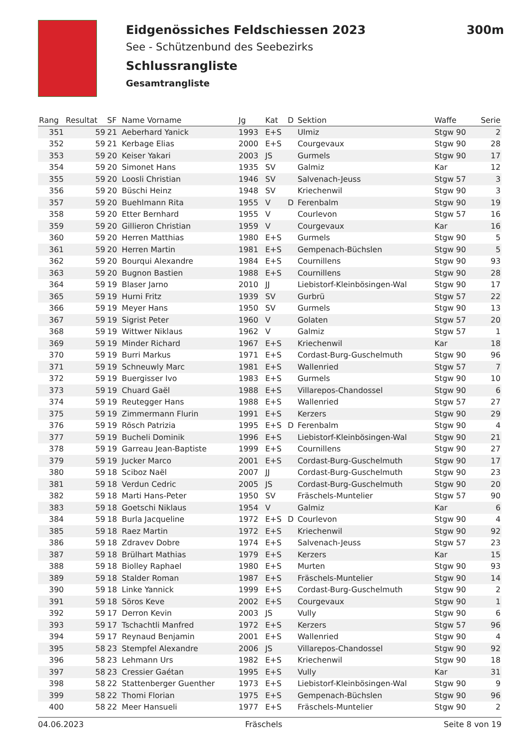Eidgenössiches Feldschiessen 2023 300m
See - Schützenbund des Seebezirks
Schlussrangliste
Gesamtrangliste
| Rang | Resultat | SF | Name Vorname | Jg | Kat | D | Sektion | Waffe | Serie |
| --- | --- | --- | --- | --- | --- | --- | --- | --- | --- |
| 351 | 59 | 21 | Aeberhard Yanick | 1993 | E+S | | Ulmiz | Stgw 90 | 2 |
| 352 | 59 | 21 | Kerbage Elias | 2000 | E+S | | Courgevaux | Stgw 90 | 28 |
| 353 | 59 | 20 | Keiser Yakari | 2003 | JS | | Gurmels | Stgw 90 | 17 |
| 354 | 59 | 20 | Simonet Hans | 1935 | SV | | Galmiz | Kar | 12 |
| 355 | 59 | 20 | Loosli Christian | 1946 | SV | | Salvenach-Jeuss | Stgw 57 | 3 |
| 356 | 59 | 20 | Büschi Heinz | 1948 | SV | | Kriechenwil | Stgw 90 | 3 |
| 357 | 59 | 20 | Buehlmann Rita | 1955 | V | D | Ferenbalm | Stgw 90 | 19 |
| 358 | 59 | 20 | Etter Bernhard | 1955 | V | | Courlevon | Stgw 57 | 16 |
| 359 | 59 | 20 | Gillieron Christian | 1959 | V | | Courgevaux | Kar | 16 |
| 360 | 59 | 20 | Herren Matthias | 1980 | E+S | | Gurmels | Stgw 90 | 5 |
| 361 | 59 | 20 | Herren Martin | 1981 | E+S | | Gempenach-Büchslen | Stgw 90 | 5 |
| 362 | 59 | 20 | Bourqui Alexandre | 1984 | E+S | | Cournillens | Stgw 90 | 93 |
| 363 | 59 | 20 | Bugnon Bastien | 1988 | E+S | | Cournillens | Stgw 90 | 28 |
| 364 | 59 | 19 | Blaser Jarno | 2010 | JJ | | Liebistorf-Kleinbösingen-Wal | Stgw 90 | 17 |
| 365 | 59 | 19 | Hurni Fritz | 1939 | SV | | Gurbrü | Stgw 57 | 22 |
| 366 | 59 | 19 | Meyer Hans | 1950 | SV | | Gurmels | Stgw 90 | 13 |
| 367 | 59 | 19 | Sigrist Peter | 1960 | V | | Golaten | Stgw 57 | 20 |
| 368 | 59 | 19 | Wittwer Niklaus | 1962 | V | | Galmiz | Stgw 57 | 1 |
| 369 | 59 | 19 | Minder Richard | 1967 | E+S | | Kriechenwil | Kar | 18 |
| 370 | 59 | 19 | Burri Markus | 1971 | E+S | | Cordast-Burg-Guschelmuth | Stgw 90 | 96 |
| 371 | 59 | 19 | Schneuwly Marc | 1981 | E+S | | Wallenried | Stgw 57 | 7 |
| 372 | 59 | 19 | Buergisser Ivo | 1983 | E+S | | Gurmels | Stgw 90 | 10 |
| 373 | 59 | 19 | Chuard Gaël | 1988 | E+S | | Villarepos-Chandossel | Stgw 90 | 6 |
| 374 | 59 | 19 | Reutegger Hans | 1988 | E+S | | Wallenried | Stgw 57 | 27 |
| 375 | 59 | 19 | Zimmermann Flurin | 1991 | E+S | | Kerzers | Stgw 90 | 29 |
| 376 | 59 | 19 | Rösch Patrizia | 1995 | E+S | D | Ferenbalm | Stgw 90 | 4 |
| 377 | 59 | 19 | Bucheli Dominik | 1996 | E+S | | Liebistorf-Kleinbösingen-Wal | Stgw 90 | 21 |
| 378 | 59 | 19 | Garreau Jean-Baptiste | 1999 | E+S | | Cournillens | Stgw 90 | 27 |
| 379 | 59 | 19 | Jucker Marco | 2001 | E+S | | Cordast-Burg-Guschelmuth | Stgw 90 | 17 |
| 380 | 59 | 18 | Sciboz Naël | 2007 | JJ | | Cordast-Burg-Guschelmuth | Stgw 90 | 23 |
| 381 | 59 | 18 | Verdun Cedric | 2005 | JS | | Cordast-Burg-Guschelmuth | Stgw 90 | 20 |
| 382 | 59 | 18 | Marti Hans-Peter | 1950 | SV | | Fräschels-Muntelier | Stgw 57 | 90 |
| 383 | 59 | 18 | Goetschi Niklaus | 1954 | V | | Galmiz | Kar | 6 |
| 384 | 59 | 18 | Burla Jacqueline | 1972 | E+S | D | Courlevon | Stgw 90 | 4 |
| 385 | 59 | 18 | Raez Martin | 1972 | E+S | | Kriechenwil | Stgw 90 | 92 |
| 386 | 59 | 18 | Zdravev Dobre | 1974 | E+S | | Salvenach-Jeuss | Stgw 57 | 23 |
| 387 | 59 | 18 | Brülhart Mathias | 1979 | E+S | | Kerzers | Kar | 15 |
| 388 | 59 | 18 | Biolley Raphael | 1980 | E+S | | Murten | Stgw 90 | 93 |
| 389 | 59 | 18 | Stalder Roman | 1987 | E+S | | Fräschels-Muntelier | Stgw 90 | 14 |
| 390 | 59 | 18 | Linke Yannick | 1999 | E+S | | Cordast-Burg-Guschelmuth | Stgw 90 | 2 |
| 391 | 59 | 18 | Söros Keve | 2002 | E+S | | Courgevaux | Stgw 90 | 1 |
| 392 | 59 | 17 | Derron Kevin | 2003 | JS | | Vully | Stgw 90 | 6 |
| 393 | 59 | 17 | Tschachtli Manfred | 1972 | E+S | | Kerzers | Stgw 57 | 96 |
| 394 | 59 | 17 | Reynaud Benjamin | 2001 | E+S | | Wallenried | Stgw 90 | 4 |
| 395 | 58 | 23 | Stempfel Alexandre | 2006 | JS | | Villarepos-Chandossel | Stgw 90 | 92 |
| 396 | 58 | 23 | Lehmann Urs | 1982 | E+S | | Kriechenwil | Stgw 90 | 18 |
| 397 | 58 | 23 | Cressier Gaétan | 1995 | E+S | | Vully | Kar | 31 |
| 398 | 58 | 22 | Stattenberger Guenther | 1973 | E+S | | Liebistorf-Kleinbösingen-Wal | Stgw 90 | 9 |
| 399 | 58 | 22 | Thomi Florian | 1975 | E+S | | Gempenach-Büchslen | Stgw 90 | 96 |
| 400 | 58 | 22 | Meer Hansueli | 1977 | E+S | | Fräschels-Muntelier | Stgw 90 | 2 |
04.06.2023 Fräschels Seite 8 von 19